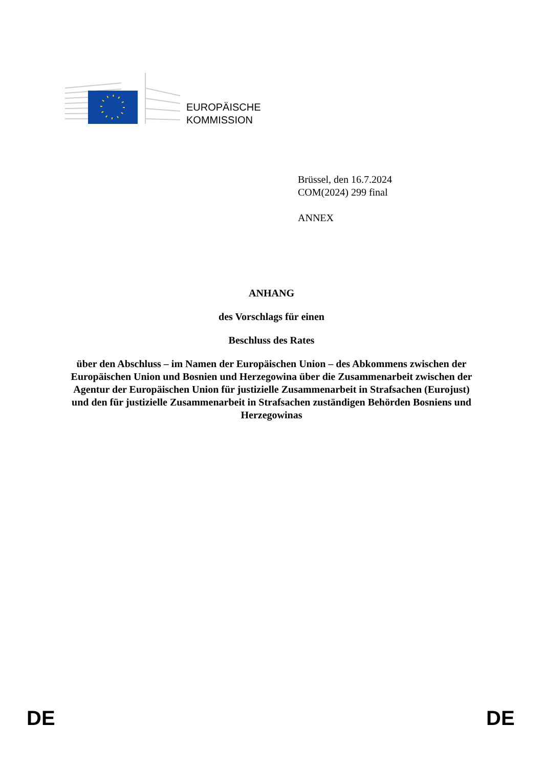EUROPÄISCHE
KOMMISSION
Brüssel, den 16.7.2024
COM(2024) 299 final
ANNEX
ANHANG
des Vorschlags für einen
Beschluss des Rates
über den Abschluss – im Namen der Europäischen Union – des Abkommens zwischen der Europäischen Union und Bosnien und Herzegowina über die Zusammenarbeit zwischen der Agentur der Europäischen Union für justizielle Zusammenarbeit in Strafsachen (Eurojust) und den für justizielle Zusammenarbeit in Strafsachen zuständigen Behörden Bosniens und Herzegowinas
DE DE